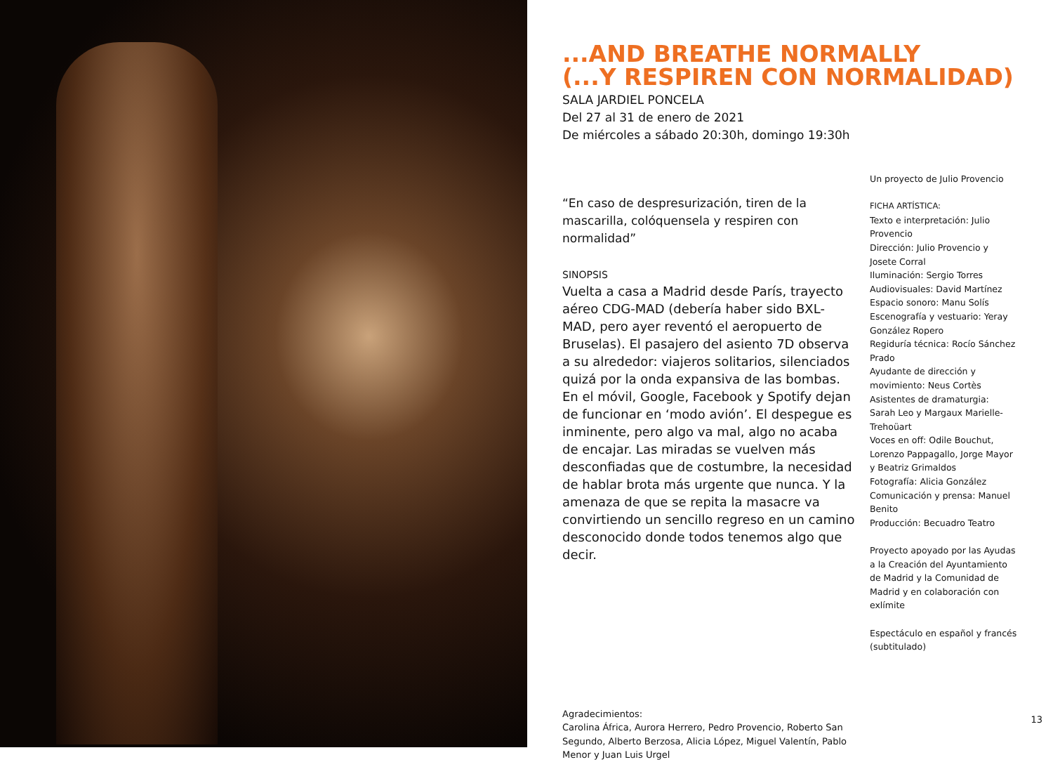...AND BREATHE NORMALLY
(...Y RESPIREN CON NORMALIDAD)
SALA JARDIEL PONCELA
Del 27 al 31 de enero de 2021
De miércoles a sábado 20:30h, domingo 19:30h
“En caso de despresurización, tiren de la mascarilla, colóquensela y respiren con normalidad”
SINOPSIS
Vuelta a casa a Madrid desde París, trayecto aéreo CDG-MAD (debería haber sido BXL-MAD, pero ayer reventó el aeropuerto de Bruselas). El pasajero del asiento 7D observa a su alrededor: viajeros solitarios, silenciados quizá por la onda expansiva de las bombas. En el móvil, Google, Facebook y Spotify dejan de funcionar en ‘modo avión’. El despegue es inminente, pero algo va mal, algo no acaba de encajar. Las miradas se vuelven más desconfiadas que de costumbre, la necesidad de hablar brota más urgente que nunca. Y la amenaza de que se repita la masacre va convirtiendo un sencillo regreso en un camino desconocido donde todos tenemos algo que decir.
Agradecimientos:
Carolina África, Aurora Herrero, Pedro Provencio, Roberto San Segundo, Alberto Berzosa, Alicia López, Miguel Valentín, Pablo Menor y Juan Luis Urgel
Un proyecto de Julio Provencio
FICHA ARTÍSTICA:
Texto e interpretación: Julio Provencio
Dirección: Julio Provencio y Josete Corral
Iluminación: Sergio Torres
Audiovisuales: David Martínez
Espacio sonoro: Manu Solís
Escenografía y vestuario: Yeray González Ropero
Regiduría técnica: Rocío Sánchez Prado
Ayudante de dirección y movimiento: Neus Cortès
Asistentes de dramaturgia: Sarah Leo y Margaux Marielle-Trehoüart
Voces en off: Odile Bouchut, Lorenzo Pappagallo, Jorge Mayor y Beatriz Grimaldos
Fotografía: Alicia González
Comunicación y prensa: Manuel Benito
Producción: Becuadro Teatro
Proyecto apoyado por las Ayudas a la Creación del Ayuntamiento de Madrid y la Comunidad de Madrid y en colaboración con exlímite
Espectáculo en español y francés (subtitulado)
13